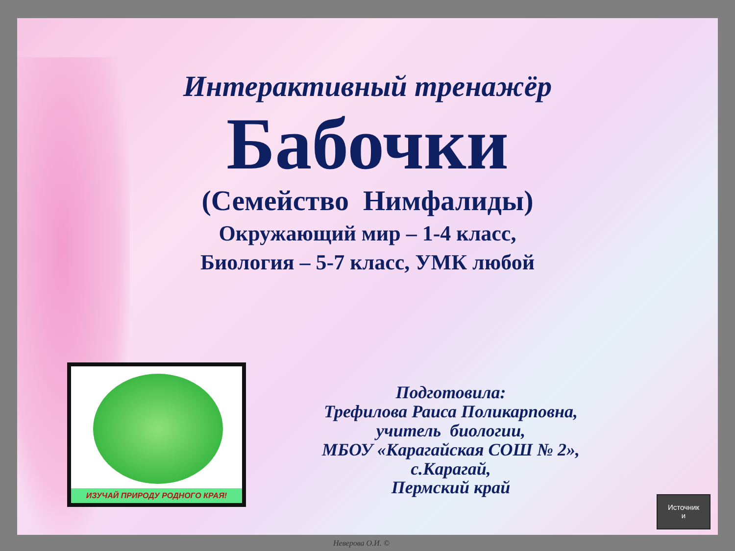Интерактивный тренажёр
Бабочки
(Семейство Нимфалиды)
Окружающий мир – 1-4 класс,
Биология – 5-7 класс, УМК любой
Подготовила:
Трефилова Раиса Поликарповна,
учитель биологии,
МБОУ «Карагайская СОШ № 2»,
с.Карагай,
Пермский край
ИЗУЧАЙ ПРИРОДУ РОДНОГО КРАЯ!
Источник
и
Неверова О.И. ©